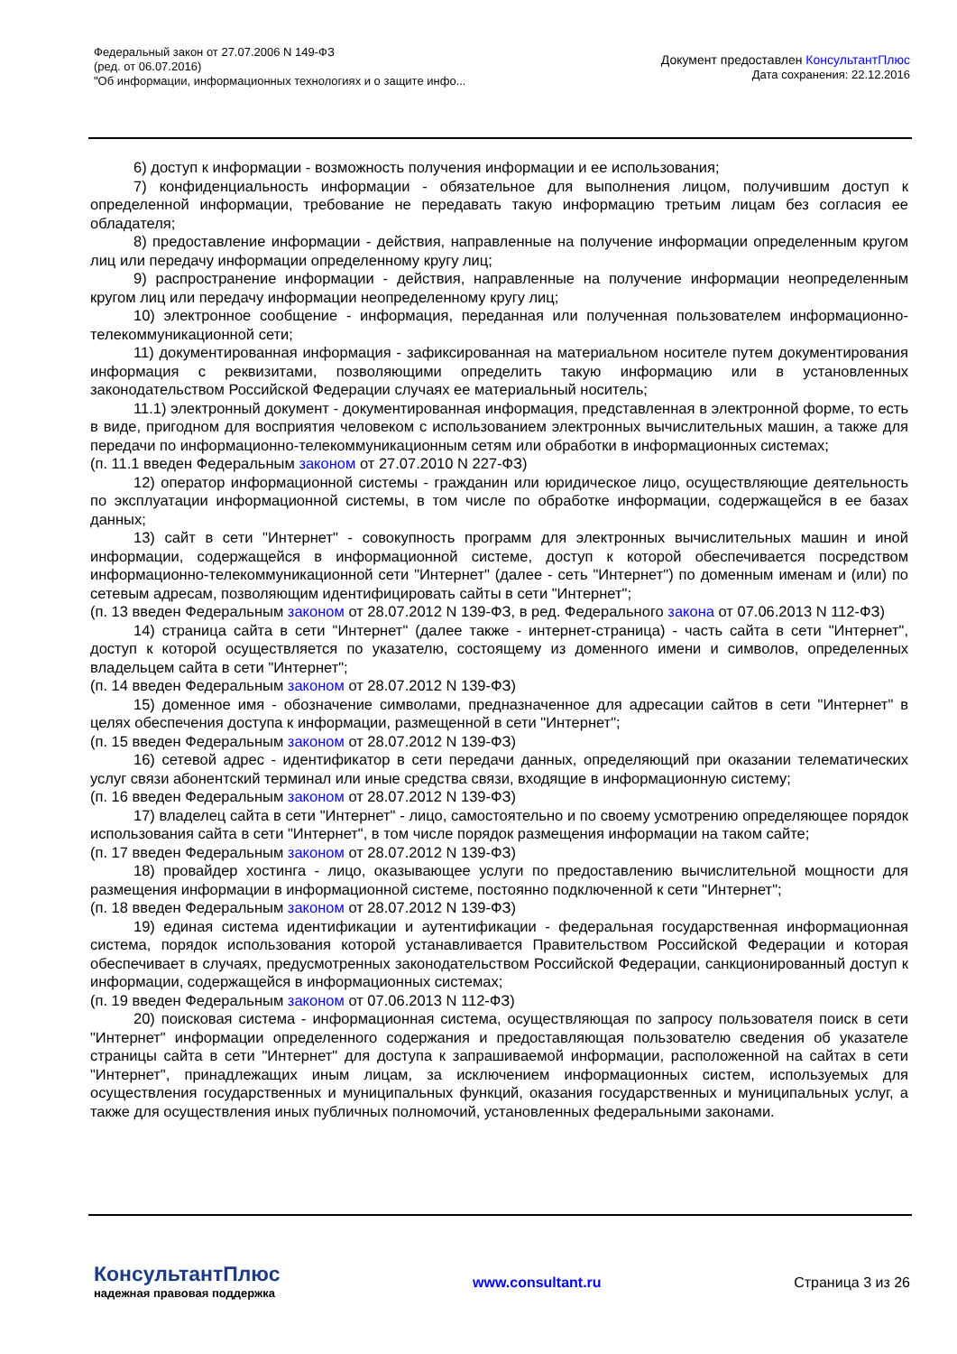Федеральный закон от 27.07.2006 N 149-ФЗ
(ред. от 06.07.2016)
"Об информации, информационных технологиях и о защите инфо...
Документ предоставлен КонсультантПлюс
Дата сохранения: 22.12.2016
6) доступ к информации - возможность получения информации и ее использования;
7) конфиденциальность информации - обязательное для выполнения лицом, получившим доступ к определенной информации, требование не передавать такую информацию третьим лицам без согласия ее обладателя;
8) предоставление информации - действия, направленные на получение информации определенным кругом лиц или передачу информации определенному кругу лиц;
9) распространение информации - действия, направленные на получение информации неопределенным кругом лиц или передачу информации неопределенному кругу лиц;
10) электронное сообщение - информация, переданная или полученная пользователем информационно-телекоммуникационной сети;
11) документированная информация - зафиксированная на материальном носителе путем документирования информация с реквизитами, позволяющими определить такую информацию или в установленных законодательством Российской Федерации случаях ее материальный носитель;
11.1) электронный документ - документированная информация, представленная в электронной форме, то есть в виде, пригодном для восприятия человеком с использованием электронных вычислительных машин, а также для передачи по информационно-телекоммуникационным сетям или обработки в информационных системах;
(п. 11.1 введен Федеральным законом от 27.07.2010 N 227-ФЗ)
12) оператор информационной системы - гражданин или юридическое лицо, осуществляющие деятельность по эксплуатации информационной системы, в том числе по обработке информации, содержащейся в ее базах данных;
13) сайт в сети "Интернет" - совокупность программ для электронных вычислительных машин и иной информации, содержащейся в информационной системе, доступ к которой обеспечивается посредством информационно-телекоммуникационной сети "Интернет" (далее - сеть "Интернет") по доменным именам и (или) по сетевым адресам, позволяющим идентифицировать сайты в сети "Интернет";
(п. 13 введен Федеральным законом от 28.07.2012 N 139-ФЗ, в ред. Федерального закона от 07.06.2013 N 112-ФЗ)
14) страница сайта в сети "Интернет" (далее также - интернет-страница) - часть сайта в сети "Интернет", доступ к которой осуществляется по указателю, состоящему из доменного имени и символов, определенных владельцем сайта в сети "Интернет";
(п. 14 введен Федеральным законом от 28.07.2012 N 139-ФЗ)
15) доменное имя - обозначение символами, предназначенное для адресации сайтов в сети "Интернет" в целях обеспечения доступа к информации, размещенной в сети "Интернет";
(п. 15 введен Федеральным законом от 28.07.2012 N 139-ФЗ)
16) сетевой адрес - идентификатор в сети передачи данных, определяющий при оказании телематических услуг связи абонентский терминал или иные средства связи, входящие в информационную систему;
(п. 16 введен Федеральным законом от 28.07.2012 N 139-ФЗ)
17) владелец сайта в сети "Интернет" - лицо, самостоятельно и по своему усмотрению определяющее порядок использования сайта в сети "Интернет", в том числе порядок размещения информации на таком сайте;
(п. 17 введен Федеральным законом от 28.07.2012 N 139-ФЗ)
18) провайдер хостинга - лицо, оказывающее услуги по предоставлению вычислительной мощности для размещения информации в информационной системе, постоянно подключенной к сети "Интернет";
(п. 18 введен Федеральным законом от 28.07.2012 N 139-ФЗ)
19) единая система идентификации и аутентификации - федеральная государственная информационная система, порядок использования которой устанавливается Правительством Российской Федерации и которая обеспечивает в случаях, предусмотренных законодательством Российской Федерации, санкционированный доступ к информации, содержащейся в информационных системах;
(п. 19 введен Федеральным законом от 07.06.2013 N 112-ФЗ)
20) поисковая система - информационная система, осуществляющая по запросу пользователя поиск в сети "Интернет" информации определенного содержания и предоставляющая пользователю сведения об указателе страницы сайта в сети "Интернет" для доступа к запрашиваемой информации, расположенной на сайтах в сети "Интернет", принадлежащих иным лицам, за исключением информационных систем, используемых для осуществления государственных и муниципальных функций, оказания государственных и муниципальных услуг, а также для осуществления иных публичных полномочий, установленных федеральными законами.
КонсультантПлюс
надежная правовая поддержка
www.consultant.ru Страница 3 из 26